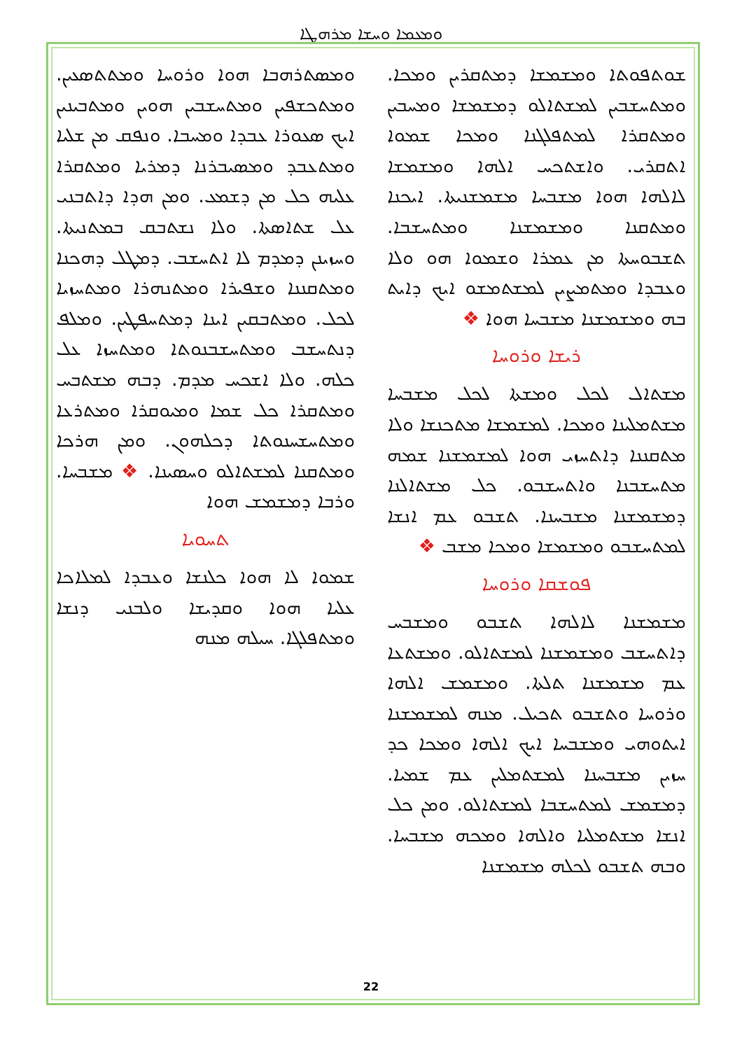ܘܡܥܡܐ ܘܚܫܐ ܡܪܗܛܐ
ܘܡܣܬܪܗܒܐ ܗܘܐ ܘܪܘܚܐ ܘܡܬܬܣܥܝܢ. ܘܡܬܟܫܦܝܢ ܘܡܬܚܫܒܝܢ ܗܘܝܢ ܘܡܬܒܝܢܝܢ ܐܝܟ ܣܥܘܪܐ ܥܒܕܐ ܘܡܚܒܐ. ܘܢܦܩ ܡܢ ܫܠܝܐ ܘܡܬܥܒܕ ܘܡܣܝܒܪܢܐ ܕܡܪܝܐ ܘܡܬܩܪܐ ܥܠܝܗ ܟܠ ܡܢ ܕܫܡܥ. ܘܡܢ ܗܕܐ ܕܐܬܒܢܝ ܥܠ ܫܬܐܣܬܐ. ܘܠܐ ܢܫܬܒܩ ܒܡܬܢܝܬܐ. ܘܚܙܝܢܢ ܕܡܕܡ ܠܐ ܐܬܚܫܒ. ܕܡܛܠ ܕܗܟܢܐ ܘܡܬܩܢܢܐ ܘܫܦܝܪܐ ܘܡܬܢܗܪܐ ܘܡܬܚܙܝܐ ܠܟܠ. ܘܡܬܒܩܝܢ ܐܝܢܐ ܕܡܬܚܦܛܝܢ. ܘܡܠܦ ܕܢܬܚܫܒ ܘܡܬܚܫܒܢܘܬܐ ܘܡܬܚܙܐ ܥܠ ܟܠܗ. ܘܠܐ ܐܫܟܚ ܡܕܡ. ܕܒܗ ܡܫܬܒܚ ܘܡܬܩܪܐ ܟܠ ܫܡܐ ܘܡܝܘܩܪܐ ܘܡܬܪܥܐ ܘܡܬܚܫܚܢܘܬܐ ܕܟܠܗܘܢ. ܘܡܢ ܗܪܟܐ ܘܡܬܩܢܐ ܠܡܫܬܐܠܘ ܘܚܣܝܢܐ. ❖ ܡܫܒܚܐ. ܘܪܒܐ ܕܡܫܡܫ ܗܘܐ
ܬܚܘܝܐ
ܫܡܘܐ ܠܐ ܗܘܐ ܟܠܢܫܐ ܘܥܒܕܐ ܠܡܠܐܟܐ ܥܠܝܐ ܗܘܐ ܘܩܕܝܫܐ ܘܠܒܢܝ ܕܢܫܐ ܘܡܬܦܠܓܐ. ܚܝܠܗ ܡܢܗ
ܫܘܬܦܘܬܐ ܘܡܫܡܫܐ ܕܡܬܩܪܝܢ ܘܡܟܐ. ܘܡܬܚܫܒܝܢ ܠܡܫܬܐܠܘ ܕܡܫܡܫܐ ܘܡܚܒܝܢ ܘܡܬܩܪܐ ܠܡܬܦܠܓܢܐ ܘܡܟܐ ܫܡܘܐ ܐܬܩܪܝ. ܘܐܫܬܟܚ ܐܠܗܐ ܘܡܫܡܫܐ ܠܐܠܗܐ ܗܘܐ ܡܫܒܚܐ ܡܫܡܫܢܝܬܐ. ܐܝܟܢܐ ܘܡܬܩܢܐ ܘܡܫܡܫܢܐ ܘܡܬܚܫܒܐ. ܬܫܒܘܚܬܐ ܡܢ ܥܡܪܐ ܘܫܡܘܐ ܗܘ ܘܠܐ ܘܥܒܕܐ ܘܡܬܡܨܝܢ ܠܡܫܬܡܫܘ ܐܝܟ ܕܐܝܬ ܒܗ ܘܡܫܡܫܢܐ ܡܫܒܚܐ ܗܘܐ ❖
ܪܝܫܐ ܘܪܘܚܐ
ܡܫܬܐܠ ܠܟܠ ܘܡܫܬܐ ܠܟܠ ܡܫܒܚܐ ܡܫܬܡܠܝܢܐ ܘܡܟܐ. ܠܡܫܡܫܐ ܡܬܟܢܫܐ ܘܠܐ ܡܬܩܢܢܐ ܕܐܬܚܙܝ ܗܘܐ ܠܡܫܡܫܢܐ ܫܡܗ ܡܬܚܫܒܢܐ ܘܐܬܚܫܒܘ. ܟܠ ܡܫܬܐܠܢܐ ܕܡܫܡܫܢܐ ܡܫܒܚܢܐ. ܬܫܒܘ ܥܡ ܐܢܫܐ ܠܡܬܚܫܒܘ ܘܡܫܡܫܐ ܘܡܟܐ ܡܫܒ ❖
ܦܘܫܩܐ ܘܪܘܚܐ
ܡܫܡܫܢܐ ܠܐܠܗܐ ܬܫܒܘ ܘܡܫܒܚ ܕܐܬܚܫܒ ܘܡܫܡܫܢܐ ܠܡܫܬܐܠܘ. ܘܡܫܬܥܐ ܥܡ ܡܫܡܫܢܐ ܬܠܬܐ. ܘܡܫܡܫ ܐܠܗܐ ܘܪܘܚܐ ܘܬܫܒܘ ܬܟܝܠ. ܡܢܗ ܠܡܫܡܫܢܐ ܐܝܬܘܗܝ ܘܡܫܒܚܐ ܐܝܟ ܐܠܗܐ ܘܡܟܐ ܟܕ ܚܙܝܢ ܡܫܒܚܢܐ ܠܡܫܬܡܠܝܢ ܥܡ ܫܡܝܐ. ܕܡܫܡܫ ܠܡܬܚܫܒܐ ܠܡܫܬܐܠܘ. ܘܡܢ ܟܠ ܐܢܫܐ ܡܫܬܡܠܝܐ ܘܐܠܗܐ ܘܡܟܗ ܡܫܒܚܐ. ܘܒܗ ܬܫܒܘ ܠܟܠܗ ܡܫܡܫܢܐ
22